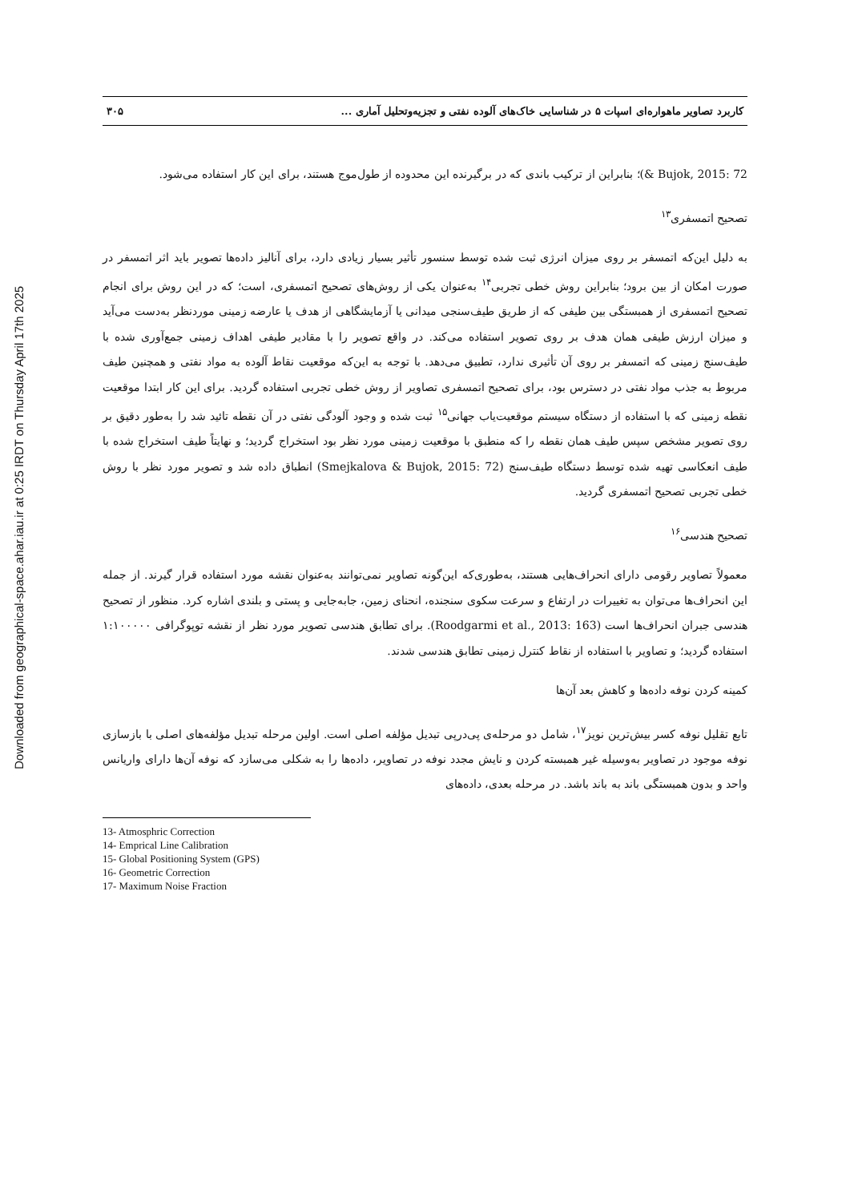Downloaded from geographical-space.ahar.iau.ir at 0:25 IRDT on Thursday April 17th 2025
کاربرد تصاویر ماهواره‌ای اسپات ۵ در شناسایی خاک‌های آلوده نفتی و تجزیه‌وتحلیل آماری ... ۳۰۵
Bujok, 2015: 72 &)؛ بنابراین از ترکیب باندی که در برگیرنده این محدوده از طول‌موج هستند، برای این کار استفاده می‌شود.
تصحیح اتمسفری<sup>۱۳</sup>
به دلیل این‌که اتمسفر بر روی میزان انرژی ثبت شده توسط سنسور تأثیر بسیار زیادی دارد، برای آنالیز داده‌ها تصویر باید اثر اتمسفر در صورت امکان از بین برود؛ بنابراین روش خطی تجربی<sup>۱۴</sup> به‌عنوان یکی از روش‌های تصحیح اتمسفری، است؛ که در این روش برای انجام تصحیح اتمسفری از همبستگی بین طیفی که از طریق طیف‌سنجی میدانی یا آزمایشگاهی از هدف یا عارضه زمینی موردنظر به‌دست می‌آید و میزان ارزش طیفی همان هدف بر روی تصویر استفاده می‌کند. در واقع تصویر را با مقادیر طیفی اهداف زمینی جمع‌آوری شده با طیف‌سنج زمینی که اتمسفر بر روی آن تأثیری ندارد، تطبیق می‌دهد. با توجه به این‌که موقعیت نقاط آلوده به مواد نفتی و همچنین طیف مربوط به جذب مواد نفتی در دسترس بود، برای تصحیح اتمسفری تصاویر از روش خطی تجربی استفاده گردید. برای این کار ابتدا موقعیت نقطه زمینی که با استفاده از دستگاه سیستم موقعیت‌یاب جهانی<sup>۱۵</sup> ثبت شده و وجود آلودگی نفتی در آن نقطه تائید شد را به‌طور دقیق بر روی تصویر مشخص سپس طیف همان نقطه را که منطبق با موقعیت زمینی مورد نظر بود استخراج گردید؛ و نهایتاً طیف استخراج شده با طیف انعکاسی تهیه شده توسط دستگاه طیف‌سنج (Smejkalova & Bujok, 2015: 72) انطباق داده شد و تصویر مورد نظر با روش خطی تجربی تصحیح اتمسفری گردید.
تصحیح هندسی<sup>۱۶</sup>
معمولاً تصاویر رقومی دارای انحراف‌هایی هستند، به‌طوری‌که این‌گونه تصاویر نمی‌توانند به‌عنوان نقشه مورد استفاده قرار گیرند. از جمله این انحراف‌ها می‌توان به تغییرات در ارتفاع و سرعت سکوی سنجنده، انحنای زمین، جابه‌جایی و پستی و بلندی اشاره کرد. منظور از تصحیح هندسی جبران انحراف‌ها است (Roodgarmi et al., 2013: 163). برای تطابق هندسی تصویر مورد نظر از نقشه توپوگرافی ۱:۱۰۰۰۰۰ استفاده گردید؛ و تصاویر با استفاده از نقاط کنترل زمینی تطابق هندسی شدند.
کمینه کردن نوفه داده‌ها و کاهش بعد آن‌ها
تابع تقلیل نوفه کسر بیش‌ترین نویز<sup>۱۷</sup>، شامل دو مرحله‌ی پی‌درپی تبدیل مؤلفه اصلی است. اولین مرحله تبدیل مؤلفه‌های اصلی با بازسازی نوفه موجود در تصاویر به‌وسیله غیر همبسته کردن و نایش مجدد نوفه در تصاویر، داده‌ها را به شکلی می‌سازد که نوفه آن‌ها دارای واریانس واحد و بدون همبستگی باند به باند باشد. در مرحله بعدی، داده‌های
13- Atmosphric Correction
14- Emprical Line Calibration
15- Global Positioning System (GPS)
16- Geometric Correction
17- Maximum Noise Fraction